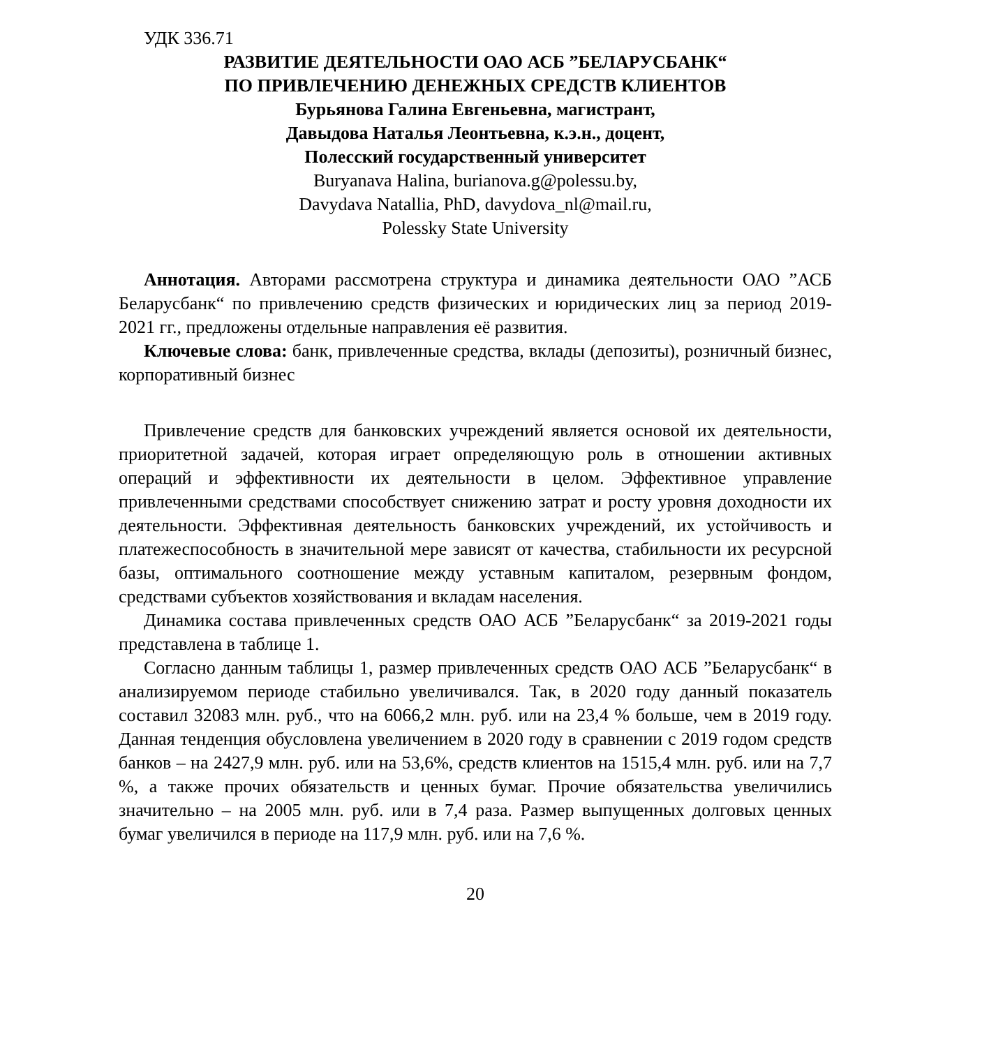УДК 336.71
РАЗВИТИЕ ДЕЯТЕЛЬНОСТИ ОАО АСБ ”БЕЛАРУСБАНК“
ПО ПРИВЛЕЧЕНИЮ ДЕНЕЖНЫХ СРЕДСТВ КЛИЕНТОВ
Бурьянова Галина Евгеньевна, магистрант,
Давыдова Наталья Леонтьевна, к.э.н., доцент,
Полесский государственный университет
Buryanava Halina, burianova.g@polessu.by,
Davydava Natallia, PhD, davydova_nl@mail.ru,
Polessky State University
Аннотация. Авторами рассмотрена структура и динамика деятельности ОАО ”АСБ Беларусбанк“ по привлечению средств физических и юридических лиц за период 2019-2021 гг., предложены отдельные направления её развития.
Ключевые слова: банк, привлеченные средства, вклады (депозиты), розничный бизнес, корпоративный бизнес
Привлечение средств для банковских учреждений является основой их деятельности, приоритетной задачей, которая играет определяющую роль в отношении активных операций и эффективности их деятельности в целом. Эффективное управление привлеченными средствами способствует снижению затрат и росту уровня доходности их деятельности. Эффективная деятельность банковских учреждений, их устойчивость и платежеспособность в значительной мере зависят от качества, стабильности их ресурсной базы, оптимального соотношение между уставным капиталом, резервным фондом, средствами субъектов хозяйствования и вкладам населения.
Динамика состава привлеченных средств ОАО АСБ ”Беларусбанк“ за 2019-2021 годы представлена в таблице 1.
Согласно данным таблицы 1, размер привлеченных средств ОАО АСБ ”Беларусбанк“ в анализируемом периоде стабильно увеличивался. Так, в 2020 году данный показатель составил 32083 млн. руб., что на 6066,2 млн. руб. или на 23,4 % больше, чем в 2019 году. Данная тенденция обусловлена увеличением в 2020 году в сравнении с 2019 годом средств банков – на 2427,9 млн. руб. или на 53,6%, средств клиентов на 1515,4 млн. руб. или на 7,7 %, а также прочих обязательств и ценных бумаг. Прочие обязательства увеличились значительно – на 2005 млн. руб. или в 7,4 раза. Размер выпущенных долговых ценных бумаг увеличился в периоде на 117,9 млн. руб. или на 7,6 %.
20